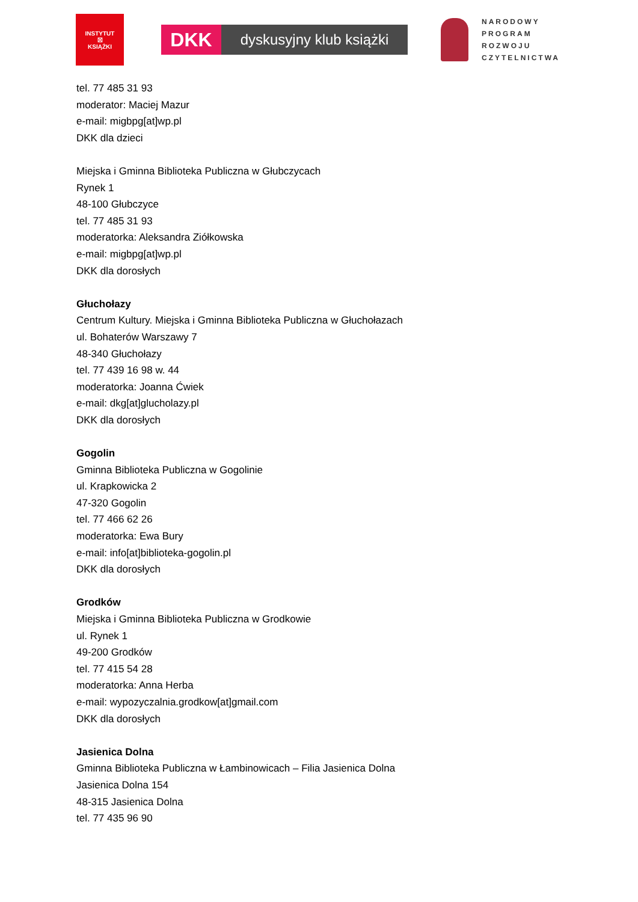INSTYTUT
☒
KSIĄŻKI
DKK
dyskusyjny klub książki
NARODOWY
PROGRAM
ROZWOJU
CZYTELNICTWA
tel. 77 485 31 93
moderator: Maciej Mazur
e-mail: migbpg[at]wp.pl
DKK dla dzieci
Miejska i Gminna Biblioteka Publiczna w Głubczycach
Rynek 1
48-100 Głubczyce
tel. 77 485 31 93
moderatorka: Aleksandra Ziółkowska
e-mail: migbpg[at]wp.pl
DKK dla dorosłych
Głuchołazy
Centrum Kultury. Miejska i Gminna Biblioteka Publiczna w Głuchołazach
ul. Bohaterów Warszawy 7
48-340 Głuchołazy
tel. 77 439 16 98 w. 44
moderatorka: Joanna Ćwiek
e-mail: dkg[at]glucholazy.pl
DKK dla dorosłych
Gogolin
Gminna Biblioteka Publiczna w Gogolinie
ul. Krapkowicka 2
47-320 Gogolin
tel. 77 466 62 26
moderatorka: Ewa Bury
e-mail: info[at]biblioteka-gogolin.pl
DKK dla dorosłych
Grodków
Miejska i Gminna Biblioteka Publiczna w Grodkowie
ul. Rynek 1
49-200 Grodków
tel. 77 415 54 28
moderatorka: Anna Herba
e-mail: wypozyczalnia.grodkow[at]gmail.com
DKK dla dorosłych
Jasienica Dolna
Gminna Biblioteka Publiczna w Łambinowicach – Filia Jasienica Dolna
Jasienica Dolna 154
48-315 Jasienica Dolna
tel. 77 435 96 90